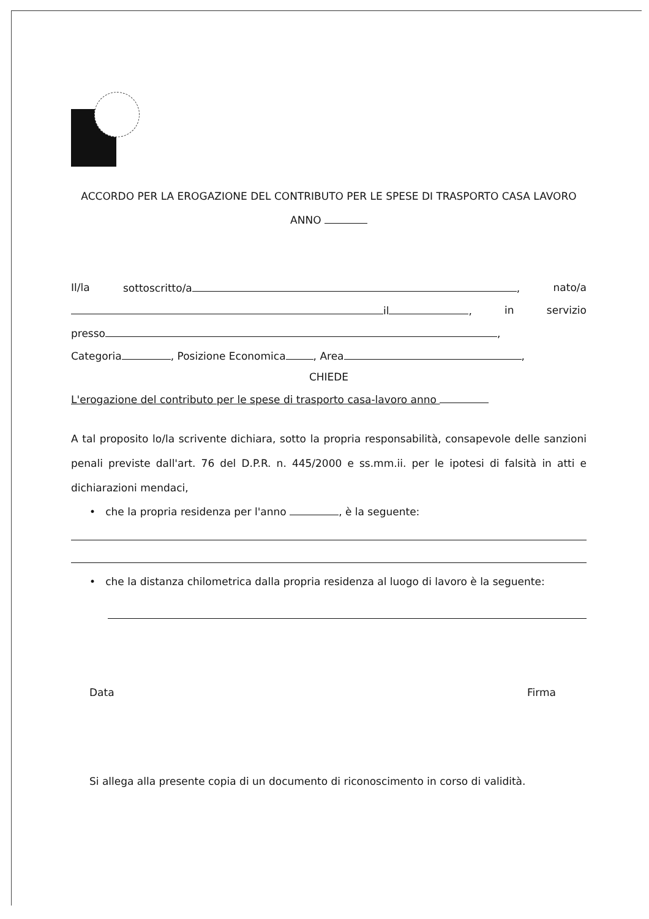ACCORDO PER LA EROGAZIONE DEL CONTRIBUTO PER LE SPESE DI TRASPORTO CASA LAVORO
ANNO
Il/la sottoscritto/a , nato/a
il , in servizio
presso ,
Categoria , Posizione Economica , Area ,
CHIEDE
L'erogazione del contributo per le spese di trasporto casa-lavoro anno
A tal proposito lo/la scrivente dichiara, sotto la propria responsabilità, consapevole delle sanzioni penali previste dall'art. 76 del D.P.R. n. 445/2000 e ss.mm.ii. per le ipotesi di falsità in atti e dichiarazioni mendaci,
• che la propria residenza per l'anno , è la seguente:
• che la distanza chilometrica dalla propria residenza al luogo di lavoro è la seguente:
Data Firma
Si allega alla presente copia di un documento di riconoscimento in corso di validità.